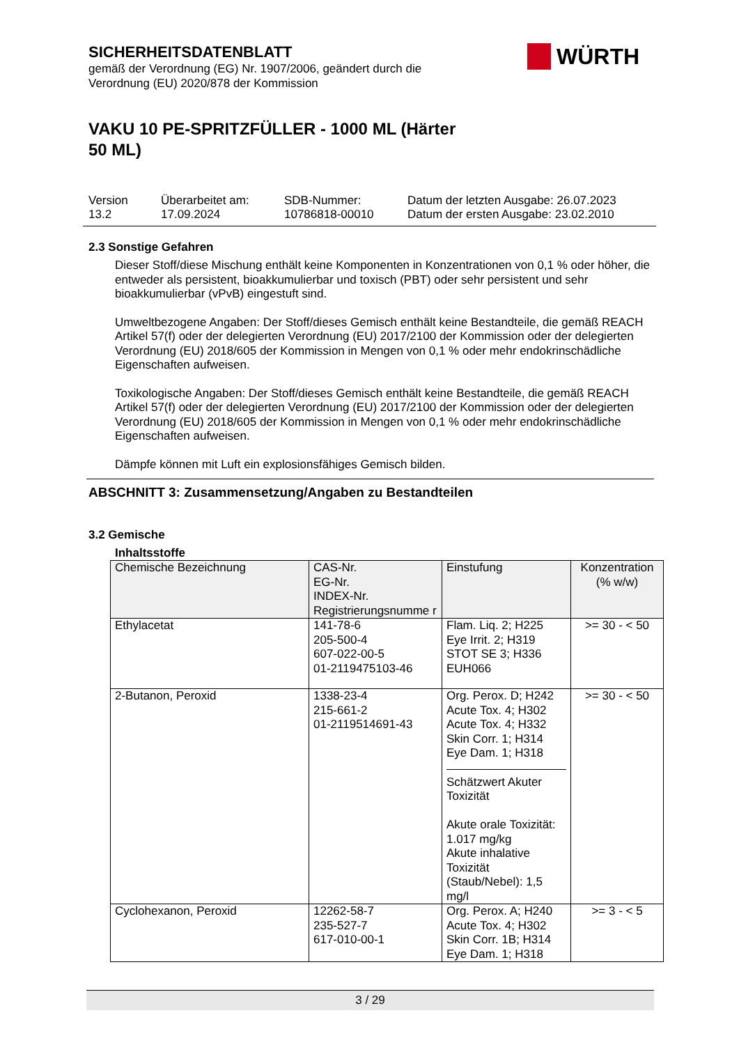WÜRTH
SICHERHEITSDATENBLATT
gemäß der Verordnung (EG) Nr. 1907/2006, geändert durch die
Verordnung (EU) 2020/878 der Kommission
VAKU 10 PE-SPRITZFÜLLER - 1000 ML (Härter 50 ML)
Version
13.2
Überarbeitet am:
17.09.2024
SDB-Nummer:
10786818-00010
Datum der letzten Ausgabe: 26.07.2023
Datum der ersten Ausgabe: 23.02.2010
2.3 Sonstige Gefahren
Dieser Stoff/diese Mischung enthält keine Komponenten in Konzentrationen von 0,1 % oder höher, die entweder als persistent, bioakkumulierbar und toxisch (PBT) oder sehr persistent und sehr bioakkumulierbar (vPvB) eingestuft sind.
Umweltbezogene Angaben: Der Stoff/dieses Gemisch enthält keine Bestandteile, die gemäß REACH Artikel 57(f) oder der delegierten Verordnung (EU) 2017/2100 der Kommission oder der delegierten Verordnung (EU) 2018/605 der Kommission in Mengen von 0,1 % oder mehr endokrinschädliche Eigenschaften aufweisen.
Toxikologische Angaben: Der Stoff/dieses Gemisch enthält keine Bestandteile, die gemäß REACH Artikel 57(f) oder der delegierten Verordnung (EU) 2017/2100 der Kommission oder der delegierten Verordnung (EU) 2018/605 der Kommission in Mengen von 0,1 % oder mehr endokrinschädliche Eigenschaften aufweisen.
Dämpfe können mit Luft ein explosionsfähiges Gemisch bilden.
ABSCHNITT 3: Zusammensetzung/Angaben zu Bestandteilen
3.2 Gemische
Inhaltsstoffe
| Chemische Bezeichnung | CAS-Nr. EG-Nr. INDEX-Nr. Registrierungsnumme r | Einstufung | Konzentration (% w/w) |
| --- | --- | --- | --- |
| Ethylacetat | 141-78-6 205-500-4 607-022-00-5 01-2119475103-46 | Flam. Liq. 2; H225 Eye Irrit. 2; H319 STOT SE 3; H336 EUH066 | >= 30 - < 50 |
| 2-Butanon, Peroxid | 1338-23-4 215-661-2 01-2119514691-43 | Org. Perox. D; H242 Acute Tox. 4; H302 Acute Tox. 4; H332 Skin Corr. 1; H314 Eye Dam. 1; H318 Schätzwert Akuter Toxizität Akute orale Toxizität: 1.017 mg/kg Akute inhalative Toxizität (Staub/Nebel): 1,5 mg/l | >= 30 - < 50 |
| Cyclohexanon, Peroxid | 12262-58-7 235-527-7 617-010-00-1 | Org. Perox. A; H240 Acute Tox. 4; H302 Skin Corr. 1B; H314 Eye Dam. 1; H318 | >= 3 - < 5 |
3 / 29